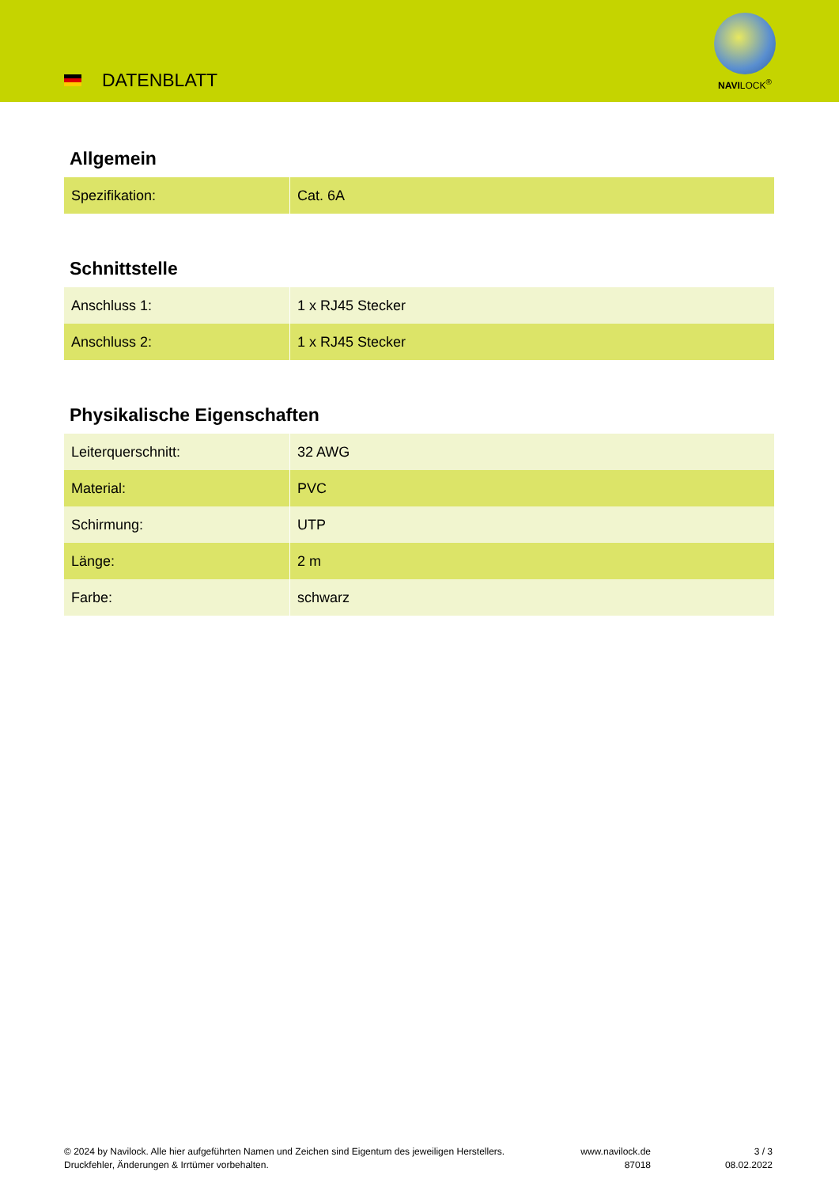DATENBLATT
NAVILOCK<sup>®</sup>
Allgemein
| Spezifikation: | Cat. 6A |
Schnittstelle
| Anschluss 1: | 1 x RJ45 Stecker |
| Anschluss 2: | 1 x RJ45 Stecker |
Physikalische Eigenschaften
| Leiterquerschnitt: | 32 AWG |
| Material: | PVC |
| Schirmung: | UTP |
| Länge: | 2 m |
| Farbe: | schwarz |
© 2024 by Navilock. Alle hier aufgeführten Namen und Zeichen sind Eigentum des jeweiligen Herstellers. Druckfehler, Änderungen & Irrtümer vorbehalten.
www.navilock.de
87018
3 / 3
08.02.2022